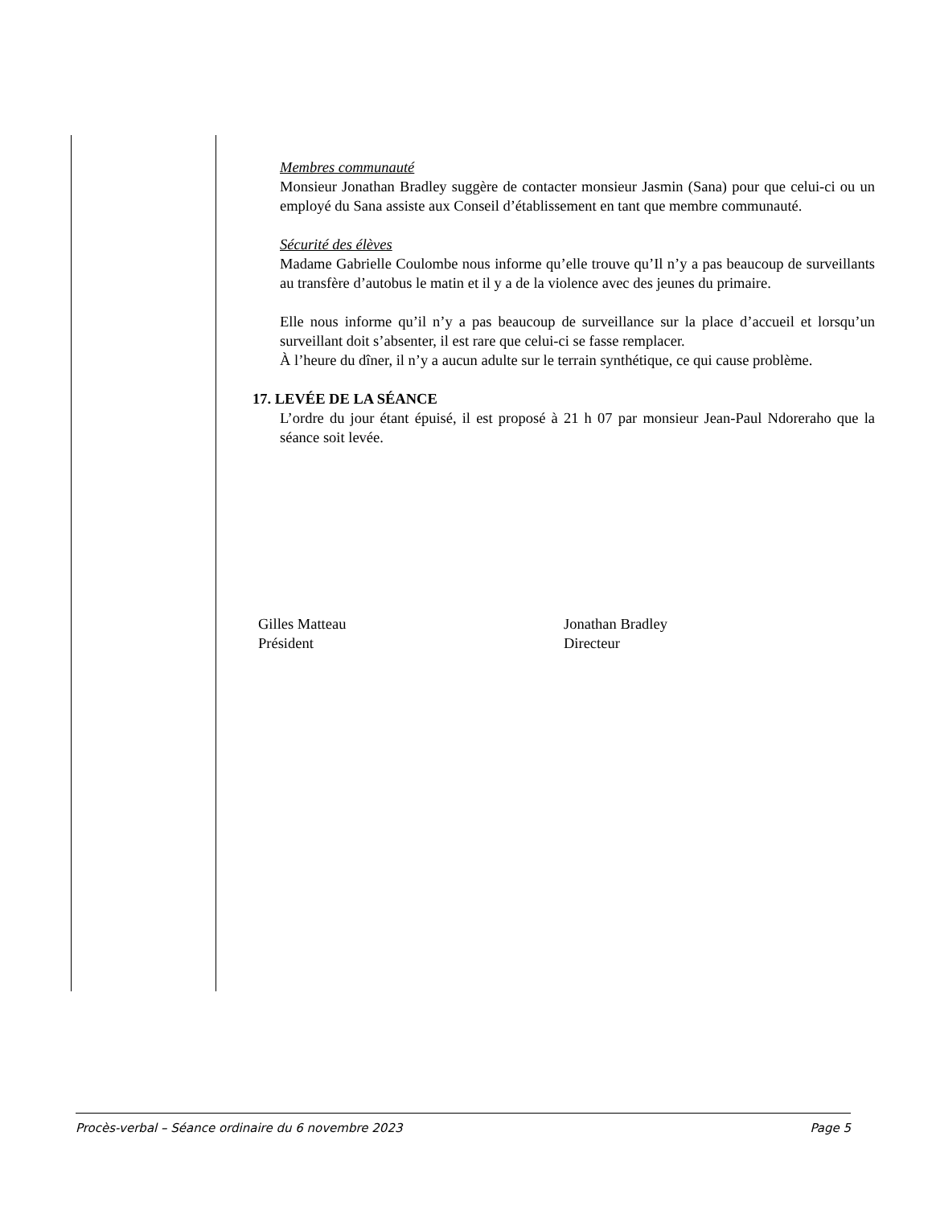Membres communauté
Monsieur Jonathan Bradley suggère de contacter monsieur Jasmin (Sana) pour que celui-ci ou un employé du Sana assiste aux Conseil d’établissement en tant que membre communauté.
Sécurité des élèves
Madame Gabrielle Coulombe nous informe qu’elle trouve qu’Il n’y a pas beaucoup de surveillants au transfère d’autobus le matin et il y a de la violence avec des jeunes du primaire.
Elle nous informe qu’il n’y a pas beaucoup de surveillance sur la place d’accueil et lorsqu’un surveillant doit s’absenter, il est rare que celui-ci se fasse remplacer.
À l’heure du dîner, il n’y a aucun adulte sur le terrain synthétique, ce qui cause problème.
17. LEVÉE DE LA SÉANCE
L’ordre du jour étant épuisé, il est proposé à 21 h 07 par monsieur Jean-Paul Ndoreraho que la séance soit levée.
Gilles Matteau
Président
Jonathan Bradley
Directeur
Procès-verbal – Séance ordinaire du 6 novembre 2023 Page 5